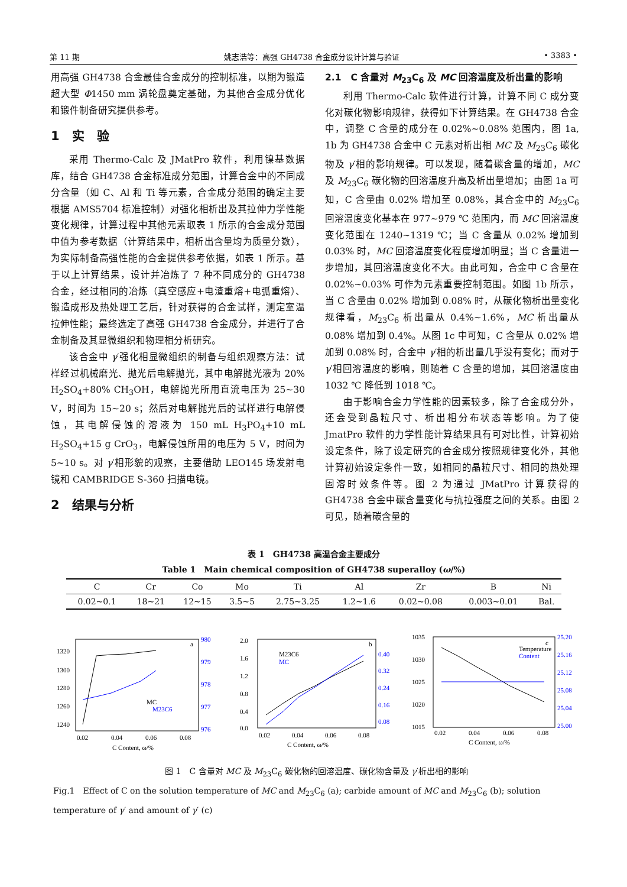第 11 期 姚志浩等：高强 GH4738 合金成分设计计算与验证 • 3383 •
用高强 GH4738 合金最佳合金成分的控制标准，以期为锻造超大型 Φ1450 mm 涡轮盘奠定基础，为其他合金成分优化和锻件制备研究提供参考。
1　实　验
采用 Thermo-Calc 及 JMatPro 软件，利用镍基数据库，结合 GH4738 合金标准成分范围，计算合金中的不同成分含量（如 C、Al 和 Ti 等元素，合金成分范围的确定主要根据 AMS5704 标准控制）对强化相析出及其拉伸力学性能变化规律，计算过程中其他元素取表 1 所示的合金成分范围中值为参考数据（计算结果中，相析出含量均为质量分数），为实际制备高强性能的合金提供参考依据，如表 1 所示。基于以上计算结果，设计并冶炼了 7 种不同成分的 GH4738 合金，经过相同的冶炼（真空感应+电渣重熔+电弧重熔）、锻造成形及热处理工艺后，针对获得的合金试样，测定室温拉伸性能；最终选定了高强 GH4738 合金成分，并进行了合金制备及其显微组织和物理相分析研究。
该合金中 γ′强化相显微组织的制备与组织观察方法：试样经过机械磨光、抛光后电解抛光，其中电解抛光液为 20% H<sub>2</sub>SO<sub>4</sub>+80% CH<sub>3</sub>OH，电解抛光所用直流电压为 25~30 V，时间为 15~20 s；然后对电解抛光后的试样进行电解侵蚀，其电解侵蚀的溶液为 150 mL H<sub>3</sub>PO<sub>4</sub>+10 mL H<sub>2</sub>SO<sub>4</sub>+15 g CrO<sub>3</sub>，电解侵蚀所用的电压为 5 V，时间为 5~10 s。对 γ′相形貌的观察，主要借助 LEO145 场发射电镜和 CAMBRIDGE S-360 扫描电镜。
2　结果与分析
2.1　C 含量对 M<sub>23</sub>C<sub>6</sub> 及 MC 回溶温度及析出量的影响
利用 Thermo-Calc 软件进行计算，计算不同 C 成分变化对碳化物影响规律，获得如下计算结果。在 GH4738 合金中，调整 C 含量的成分在 0.02%~0.08% 范围内，图 1a, 1b 为 GH4738 合金中 C 元素对析出相 MC 及 M<sub>23</sub>C<sub>6</sub> 碳化物及 γ′相的影响规律。可以发现，随着碳含量的增加，MC 及 M<sub>23</sub>C<sub>6</sub> 碳化物的回溶温度升高及析出量增加；由图 1a 可知，C 含量由 0.02% 增加至 0.08%，其合金中的 M<sub>23</sub>C<sub>6</sub> 回溶温度变化基本在 977~979 ℃ 范围内，而 MC 回溶温度变化范围在 1240~1319 ℃；当 C 含量从 0.02% 增加到 0.03% 时，MC 回溶温度变化程度增加明显；当 C 含量进一步增加，其回溶温度变化不大。由此可知，合金中 C 含量在 0.02%~0.03% 可作为元素重要控制范围。如图 1b 所示，当 C 含量由 0.02% 增加到 0.08% 时，从碳化物析出量变化规律看，M<sub>23</sub>C<sub>6</sub> 析出量从 0.4%~1.6%，MC 析出量从 0.08% 增加到 0.4%。从图 1c 中可知，C 含量从 0.02% 增加到 0.08% 时，合金中 γ′相的析出量几乎没有变化；而对于 γ′相回溶温度的影响，则随着 C 含量的增加，其回溶温度由 1032 ℃ 降低到 1018 ℃。
由于影响合金力学性能的因素较多，除了合金成分外，还会受到晶粒尺寸、析出相分布状态等影响。为了使 JmatPro 软件的力学性能计算结果具有可对比性，计算初始设定条件，除了设定研究的合金成分按照规律变化外，其他计算初始设定条件一致，如相同的晶粒尺寸、相同的热处理固溶时效条件等。图 2 为通过 JMatPro 计算获得的 GH4738 合金中碳含量变化与抗拉强度之间的关系。由图 2 可见，随着碳含量的
表 1　GH4738 高温合金主要成分
Table 1　Main chemical composition of GH4738 superalloy (ω/%)
| C | Cr | Co | Mo | Ti | Al | Zr | B | Ni |
| --- | --- | --- | --- | --- | --- | --- | --- | --- |
| 0.02~0.1 | 18~21 | 12~15 | 3.5~5 | 2.75~3.25 | 1.2~1.6 | 0.02~0.08 | 0.003~0.01 | Bal. |
a
1320
1300
1280
1260
1240
980
979
978
977
976
0.02
0.04
0.06
0.08
C Content, ω/%
MC
M23C6
b
2.0
1.6
1.2
0.8
0.4
0.0
0.40
0.32
0.24
0.16
0.08
0.02
0.04
0.06
0.08
C Content, ω/%
M23C6
MC
c
1035
1030
1025
1020
1015
25.20
25.16
25.12
25.08
25.04
25.00
0.02
0.04
0.06
0.08
C Content, ω/%
Temperature
Content
图 1　C 含量对 MC 及 M<sub>23</sub>C<sub>6</sub> 碳化物的回溶温度、碳化物含量及 γ′析出相的影响
Fig.1　Effect of C on the solution temperature of MC and M<sub>23</sub>C<sub>6</sub> (a); carbide amount of MC and M<sub>23</sub>C<sub>6</sub> (b); solution temperature of γ′ and amount of γ′ (c)